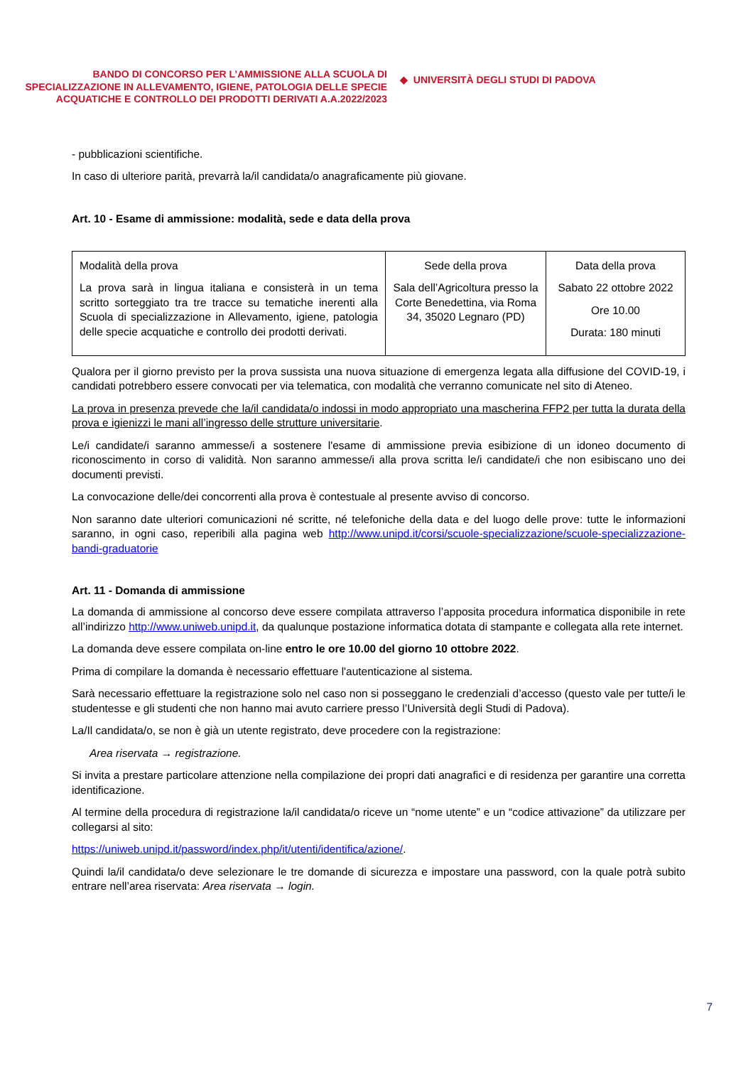BANDO DI CONCORSO PER L’AMMISSIONE ALLA SCUOLA DI SPECIALIZZAZIONE IN ALLEVAMENTO, IGIENE, PATOLOGIA DELLE SPECIE ACQUATICHE E CONTROLLO DEI PRODOTTI DERIVATI A.A.2022/2023
◆ UNIVERSITÀ DEGLI STUDI DI PADOVA
- pubblicazioni scientifiche.
In caso di ulteriore parità, prevarrà la/il candidata/o anagraficamente più giovane.
Art. 10 - Esame di ammissione: modalità, sede e data della prova
| Modalità della prova La prova sarà in lingua italiana e consisterà in un tema scritto sorteggiato tra tre tracce su tematiche inerenti alla Scuola di specializzazione in Allevamento, igiene, patologia delle specie acquatiche e controllo dei prodotti derivati. | Sede della prova Sala dell’Agricoltura presso la Corte Benedettina, via Roma 34, 35020 Legnaro (PD) | Data della prova Sabato 22 ottobre 2022 Ore 10.00 Durata: 180 minuti |
Qualora per il giorno previsto per la prova sussista una nuova situazione di emergenza legata alla diffusione del COVID-19, i candidati potrebbero essere convocati per via telematica, con modalità che verranno comunicate nel sito di Ateneo.
La prova in presenza prevede che la/il candidata/o indossi in modo appropriato una mascherina FFP2 per tutta la durata della prova e igienizzi le mani all’ingresso delle strutture universitarie.
Le/i candidate/i saranno ammesse/i a sostenere l'esame di ammissione previa esibizione di un idoneo documento di riconoscimento in corso di validità. Non saranno ammesse/i alla prova scritta le/i candidate/i che non esibiscano uno dei documenti previsti.
La convocazione delle/dei concorrenti alla prova è contestuale al presente avviso di concorso.
Non saranno date ulteriori comunicazioni né scritte, né telefoniche della data e del luogo delle prove: tutte le informazioni saranno, in ogni caso, reperibili alla pagina web http://www.unipd.it/corsi/scuole-specializzazione/scuole-specializzazione-bandi-graduatorie
Art. 11 - Domanda di ammissione
La domanda di ammissione al concorso deve essere compilata attraverso l’apposita procedura informatica disponibile in rete all’indirizzo http://www.uniweb.unipd.it, da qualunque postazione informatica dotata di stampante e collegata alla rete internet.
La domanda deve essere compilata on-line entro le ore 10.00 del giorno 10 ottobre 2022.
Prima di compilare la domanda è necessario effettuare l'autenticazione al sistema.
Sarà necessario effettuare la registrazione solo nel caso non si posseggano le credenziali d’accesso (questo vale per tutte/i le studentesse e gli studenti che non hanno mai avuto carriere presso l’Università degli Studi di Padova).
La/Il candidata/o, se non è già un utente registrato, deve procedere con la registrazione:
Area riservata → registrazione.
Si invita a prestare particolare attenzione nella compilazione dei propri dati anagrafici e di residenza per garantire una corretta identificazione.
Al termine della procedura di registrazione la/il candidata/o riceve un “nome utente” e un “codice attivazione” da utilizzare per collegarsi al sito:
https://uniweb.unipd.it/password/index.php/it/utenti/identifica/azione/.
Quindi la/il candidata/o deve selezionare le tre domande di sicurezza e impostare una password, con la quale potrà subito entrare nell’area riservata: Area riservata → login.
7